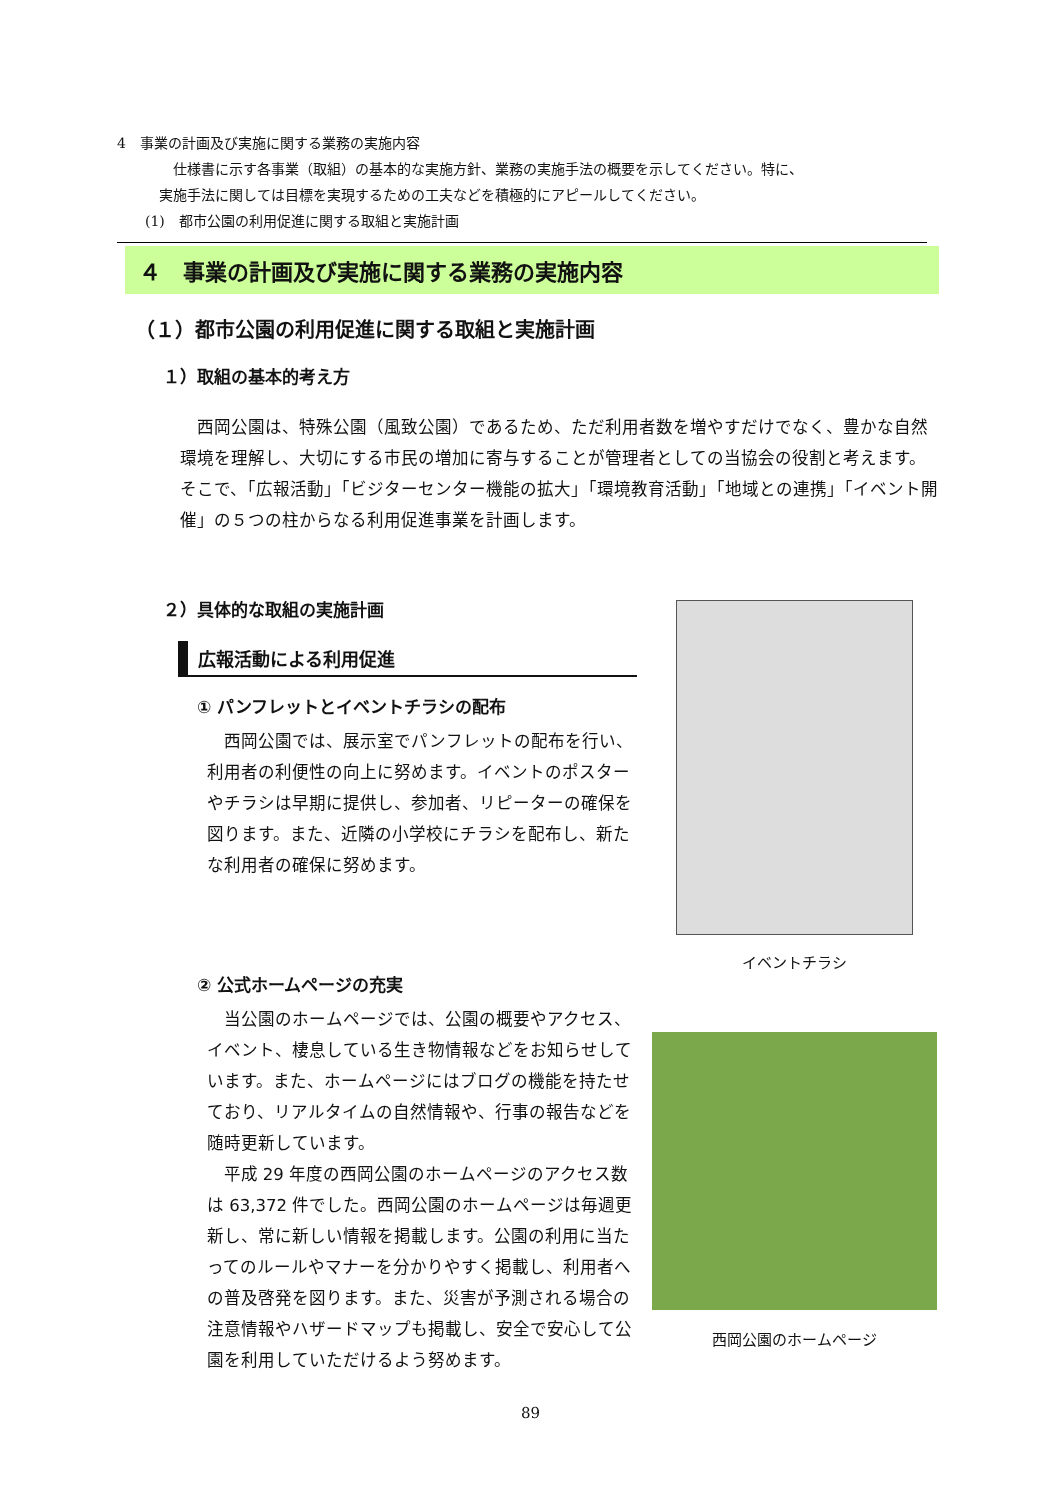4　事業の計画及び実施に関する業務の実施内容
　　　　仕様書に示す各事業（取組）の基本的な実施方針、業務の実施手法の概要を示してください。特に、
　　　実施手法に関しては目標を実現するための工夫などを積極的にアピールしてください。
　　(1)　都市公園の利用促進に関する取組と実施計画
４　事業の計画及び実施に関する業務の実施内容
（１）都市公園の利用促進に関する取組と実施計画
１）取組の基本的考え方
西岡公園は、特殊公園（風致公園）であるため、ただ利用者数を増やすだけでなく、豊かな自然環境を理解し、大切にする市民の増加に寄与することが管理者としての当協会の役割と考えます。そこで、「広報活動」「ビジターセンター機能の拡大」「環境教育活動」「地域との連携」「イベント開催」の５つの柱からなる利用促進事業を計画します。
２）具体的な取組の実施計画
広報活動による利用促進
① パンフレットとイベントチラシの配布
西岡公園では、展示室でパンフレットの配布を行い、利用者の利便性の向上に努めます。イベントのポスターやチラシは早期に提供し、参加者、リピーターの確保を図ります。また、近隣の小学校にチラシを配布し、新たな利用者の確保に努めます。
② 公式ホームページの充実
当公園のホームページでは、公園の概要やアクセス、イベント、棲息している生き物情報などをお知らせしています。また、ホームページにはブログの機能を持たせており、リアルタイムの自然情報や、行事の報告などを随時更新しています。
平成 29 年度の西岡公園のホームページのアクセス数は 63,372 件でした。西岡公園のホームページは毎週更新し、常に新しい情報を掲載します。公園の利用に当たってのルールやマナーを分かりやすく掲載し、利用者への普及啓発を図ります。また、災害が予測される場合の注意情報やハザードマップも掲載し、安全で安心して公園を利用していただけるよう努めます。
イベントチラシ
西岡公園のホームページ
89